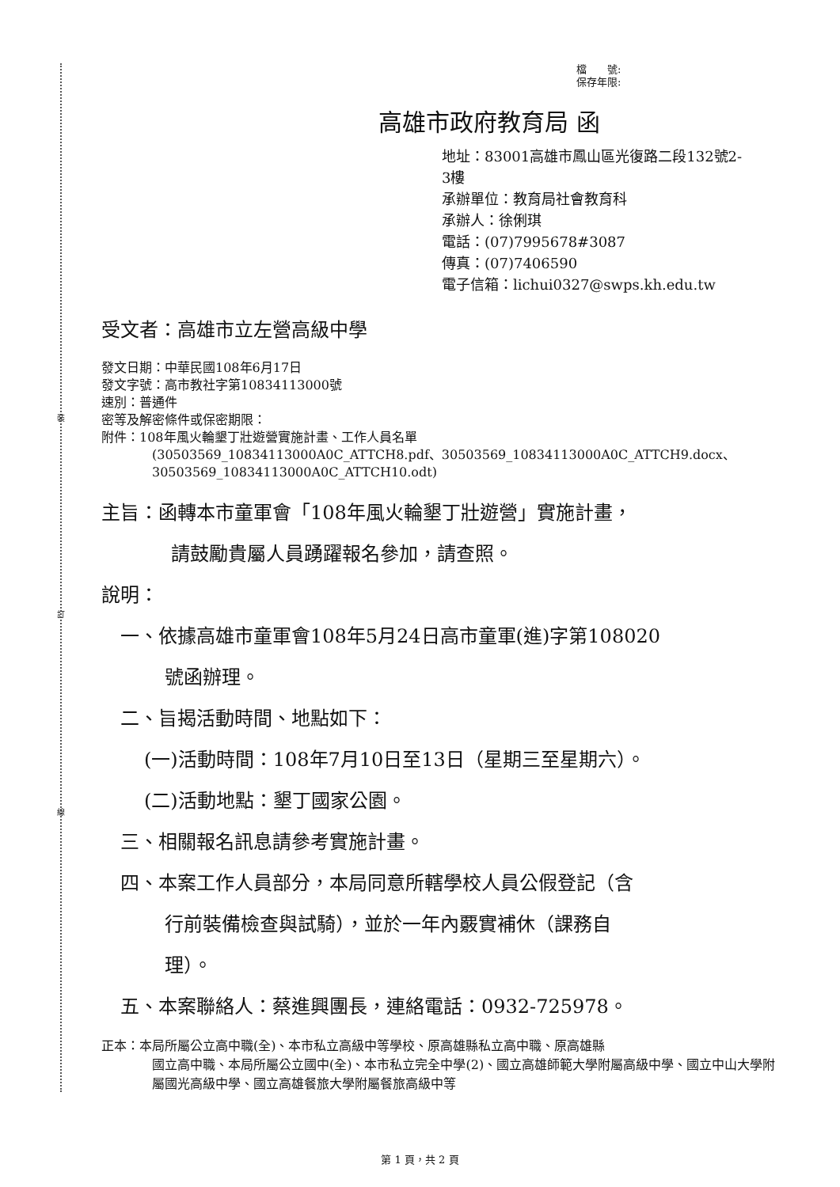裝
訂
線
檔　　號:
保存年限:
高雄市政府教育局 函
地址：83001高雄市鳳山區光復路二段132號2-
3樓
承辦單位：教育局社會教育科
承辦人：徐俐琪
電話：(07)7995678#3087
傳真：(07)7406590
電子信箱：lichui0327@swps.kh.edu.tw
受文者：高雄市立左營高級中學
發文日期：中華民國108年6月17日
發文字號：高市教社字第10834113000號
速別：普通件
密等及解密條件或保密期限：
附件：108年風火輪墾丁壯遊營實施計畫、工作人員名單
(30503569_10834113000A0C_ATTCH8.pdf、30503569_10834113000A0C_ATTCH9.docx、30503569_10834113000A0C_ATTCH10.odt)
主旨：函轉本市童軍會「108年風火輪墾丁壯遊營」實施計畫，
請鼓勵貴屬人員踴躍報名參加，請查照。
說明：
一、依據高雄市童軍會108年5月24日高市童軍(進)字第108020
號函辦理。
二、旨揭活動時間、地點如下：
(一)活動時間：108年7月10日至13日（星期三至星期六）。
(二)活動地點：墾丁國家公園。
三、相關報名訊息請參考實施計畫。
四、本案工作人員部分，本局同意所轄學校人員公假登記（含
行前裝備檢查與試騎），並於一年內覈實補休（課務自
理）。
五、本案聯絡人：蔡進興團長，連絡電話：0932-725978。
正本：本局所屬公立高中職(全)、本市私立高級中等學校、原高雄縣私立高中職、原高雄縣
國立高中職、本局所屬公立國中(全)、本市私立完全中學(2)、國立高雄師範大學附屬高級中學、國立中山大學附屬國光高級中學、國立高雄餐旅大學附屬餐旅高級中等
第 1 頁，共 2 頁